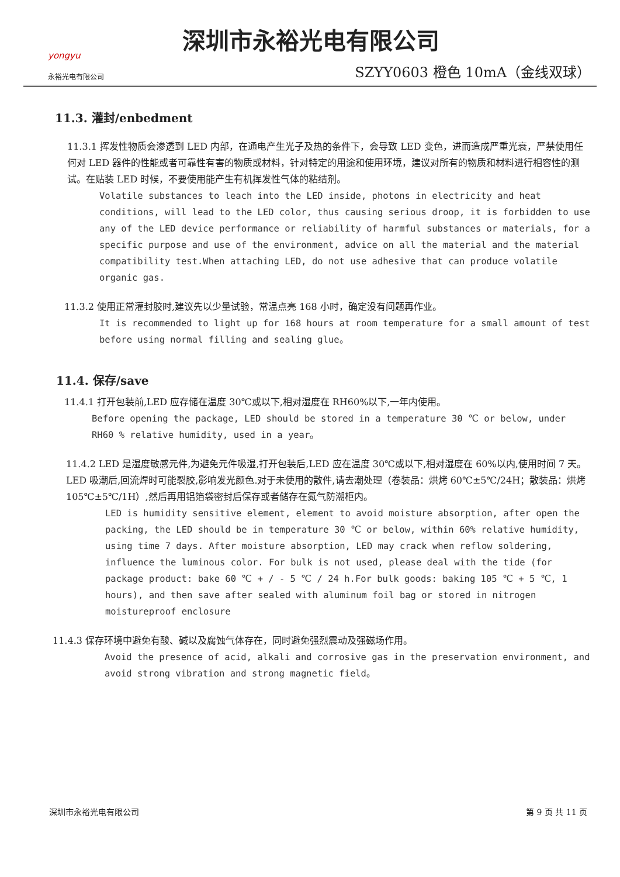yongyu
永裕光电有限公司
深圳市永裕光电有限公司
SZYY0603 橙色 10mA（金线双球）
11.3. 灌封/enbedment
11.3.1 挥发性物质会渗透到 LED 内部，在通电产生光子及热的条件下，会导致 LED 变色，进而造成严重光衰，严禁使用任何对 LED 器件的性能或者可靠性有害的物质或材料，针对特定的用途和使用环境，建议对所有的物质和材料进行相容性的测试。在贴装 LED 时候，不要使用能产生有机挥发性气体的粘结剂。
Volatile substances to leach into the LED inside, photons in electricity and heat conditions, will lead to the LED color, thus causing serious droop, it is forbidden to use any of the LED device performance or reliability of harmful substances or materials, for a specific purpose and use of the environment, advice on all the material and the material compatibility test.When attaching LED, do not use adhesive that can produce volatile organic gas.
11.3.2 使用正常灌封胶时,建议先以少量试验，常温点亮 168 小时，确定没有问题再作业。
It is recommended to light up for 168 hours at room temperature for a small amount of test before using normal filling and sealing glue。
11.4. 保存/save
11.4.1 打开包装前,LED 应存储在温度 30℃或以下,相对湿度在 RH60%以下,一年内使用。
Before opening the package, LED should be stored in a temperature 30 ℃ or below, under RH60 % relative humidity, used in a year。
11.4.2 LED 是湿度敏感元件,为避免元件吸湿,打开包装后,LED 应在温度 30℃或以下,相对湿度在 60%以内,使用时间 7 天。LED 吸潮后,回流焊时可能裂胶,影响发光颜色.对于未使用的散件,请去潮处理（卷装品：烘烤 60℃±5℃/24H；散装品：烘烤 105℃±5℃/1H）,然后再用铝箔袋密封后保存或者储存在氮气防潮柜内。
LED is humidity sensitive element, element to avoid moisture absorption, after open the packing, the LED should be in temperature 30 ℃ or below, within 60% relative humidity, using time 7 days. After moisture absorption, LED may crack when reflow soldering, influence the luminous color. For bulk is not used, please deal with the tide (for package product: bake 60 ℃ + / - 5 ℃ / 24 h.For bulk goods: baking 105 ℃ + 5 ℃, 1 hours), and then save after sealed with aluminum foil bag or stored in nitrogen moistureproof enclosure
11.4.3 保存环境中避免有酸、碱以及腐蚀气体存在，同时避免强烈震动及强磁场作用。
Avoid the presence of acid, alkali and corrosive gas in the preservation environment, and avoid strong vibration and strong magnetic field。
深圳市永裕光电有限公司 第 9 页 共 11 页